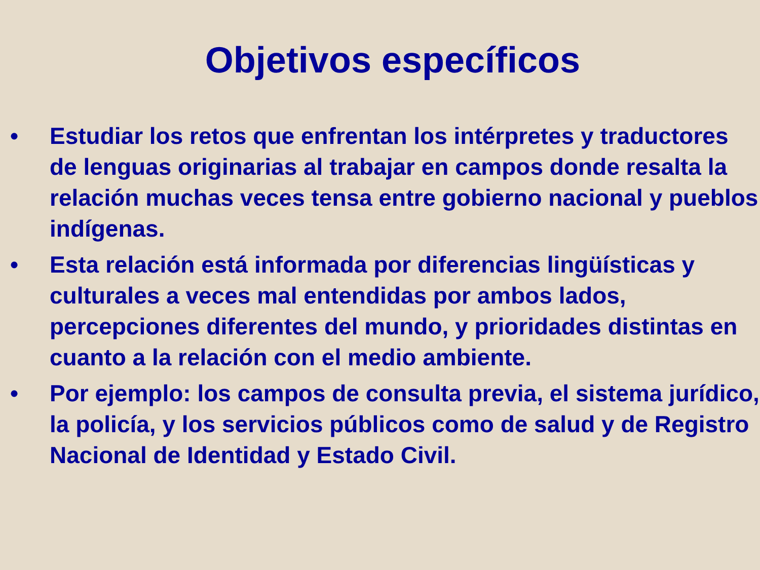Objetivos específicos
• Estudiar los retos que enfrentan los intérpretes y traductores de lenguas originarias al trabajar en campos donde resalta la relación muchas veces tensa entre gobierno nacional y pueblos indígenas.
• Esta relación está informada por diferencias lingüísticas y culturales a veces mal entendidas por ambos lados, percepciones diferentes del mundo, y prioridades distintas en cuanto a la relación con el medio ambiente.
• Por ejemplo: los campos de consulta previa, el sistema jurídico, la policía, y los servicios públicos como de salud y de Registro Nacional de Identidad y Estado Civil.